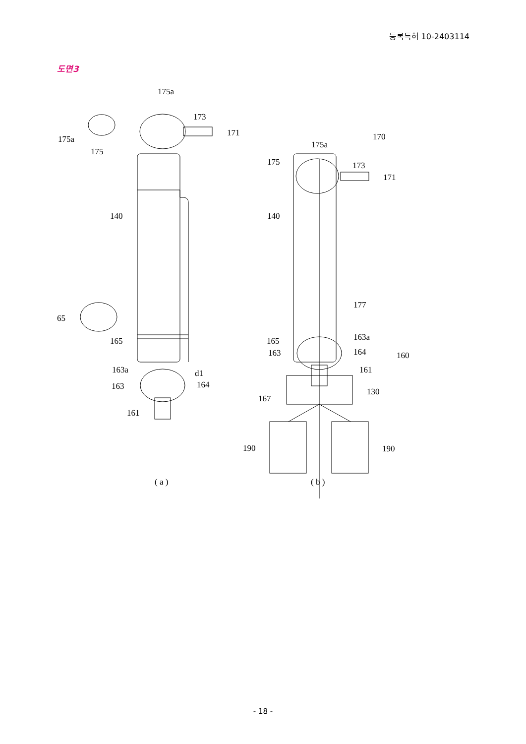등록특허 10-2403114
도면3
175a
173
171
175a
175
140
65
165
163a
163
d1
164
161
( a )
170
175a
175
173
171
140
177
165
163a
163
164
160
161
130
167
190
190
( b )
- 18 -